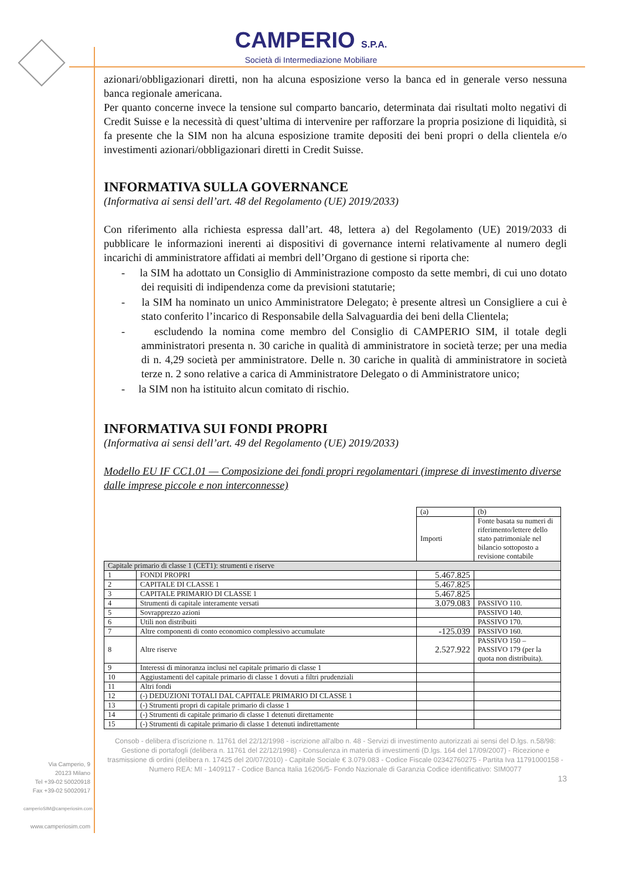CAMPERIO S.P.A.
Società di Intermediazione Mobiliare
azionari/obbligazionari diretti, non ha alcuna esposizione verso la banca ed in generale verso nessuna banca regionale americana.
Per quanto concerne invece la tensione sul comparto bancario, determinata dai risultati molto negativi di Credit Suisse e la necessità di quest’ultima di intervenire per rafforzare la propria posizione di liquidità, si fa presente che la SIM non ha alcuna esposizione tramite depositi dei beni propri o della clientela e/o investimenti azionari/obbligazionari diretti in Credit Suisse.
INFORMATIVA SULLA GOVERNANCE
(Informativa ai sensi dell’art. 48 del Regolamento (UE) 2019/2033)
Con riferimento alla richiesta espressa dall’art. 48, lettera a) del Regolamento (UE) 2019/2033 di pubblicare le informazioni inerenti ai dispositivi di governance interni relativamente al numero degli incarichi di amministratore affidati ai membri dell’Organo di gestione si riporta che:
- la SIM ha adottato un Consiglio di Amministrazione composto da sette membri, di cui uno dotato dei requisiti di indipendenza come da previsioni statutarie;
- la SIM ha nominato un unico Amministratore Delegato; è presente altresì un Consigliere a cui è stato conferito l’incarico di Responsabile della Salvaguardia dei beni della Clientela;
- escludendo la nomina come membro del Consiglio di CAMPERIO SIM, il totale degli amministratori presenta n. 30 cariche in qualità di amministratore in società terze; per una media di n. 4,29 società per amministratore. Delle n. 30 cariche in qualità di amministratore in società terze n. 2 sono relative a carica di Amministratore Delegato o di Amministratore unico;
- la SIM non ha istituito alcun comitato di rischio.
INFORMATIVA SUI FONDI PROPRI
(Informativa ai sensi dell’art. 49 del Regolamento (UE) 2019/2033)
Modello EU IF CC1.01 — Composizione dei fondi propri regolamentari (imprese di investimento diverse dalle imprese piccole e non interconnesse)
| | | (a) | (b) |
| --- | --- | --- | --- |
| | | Importi | Fonte basata su numeri di riferimento/lettere dello stato patrimoniale nel bilancio sottoposto a revisione contabile |
| Capitale primario di classe 1 (CET1): strumenti e riserve | | | |
| 1 | FONDI PROPRI | 5.467.825 | |
| 2 | CAPITALE DI CLASSE 1 | 5.467.825 | |
| 3 | CAPITALE PRIMARIO DI CLASSE 1 | 5.467.825 | |
| 4 | Strumenti di capitale interamente versati | 3.079.083 | PASSIVO 110. |
| 5 | Sovrapprezzo azioni | | PASSIVO 140. |
| 6 | Utili non distribuiti | | PASSIVO 170. |
| 7 | Altre componenti di conto economico complessivo accumulate | -125.039 | PASSIVO 160. |
| 8 | Altre riserve | 2.527.922 | PASSIVO 150 – PASSIVO 179 (per la quota non distribuita). |
| 9 | Interessi di minoranza inclusi nel capitale primario di classe 1 | | |
| 10 | Aggiustamenti del capitale primario di classe 1 dovuti a filtri prudenziali | | |
| 11 | Altri fondi | | |
| 12 | (-) DEDUZIONI TOTALI DAL CAPITALE PRIMARIO DI CLASSE 1 | | |
| 13 | (-) Strumenti propri di capitale primario di classe 1 | | |
| 14 | (-) Strumenti di capitale primario di classe 1 detenuti direttamente | | |
| 15 | (-) Strumenti di capitale primario di classe 1 detenuti indirettamente | | |
Via Camperio, 9
20123 Milano
Tel +39-02 50020918
Fax +39-02 50020917
camperioSIM@camperiosim.com
www.camperiosim.com
Consob - delibera d'iscrizione n. 11761 del 22/12/1998 - iscrizione all'albo n. 48 - Servizi di investimento autorizzati ai sensi del D.lgs. n.58/98: Gestione di portafogli (delibera n. 11761 del 22/12/1998) - Consulenza in materia di investimenti (D.lgs. 164 del 17/09/2007) - Ricezione e trasmissione di ordini (delibera n. 17425 del 20/07/2010) - Capitale Sociale € 3.079.083 - Codice Fiscale 02342760275 - Partita Iva 11791000158 - Numero REA: MI - 1409117 - Codice Banca Italia 16206/5- Fondo Nazionale di Garanzia Codice identificativo: SIM0077
13